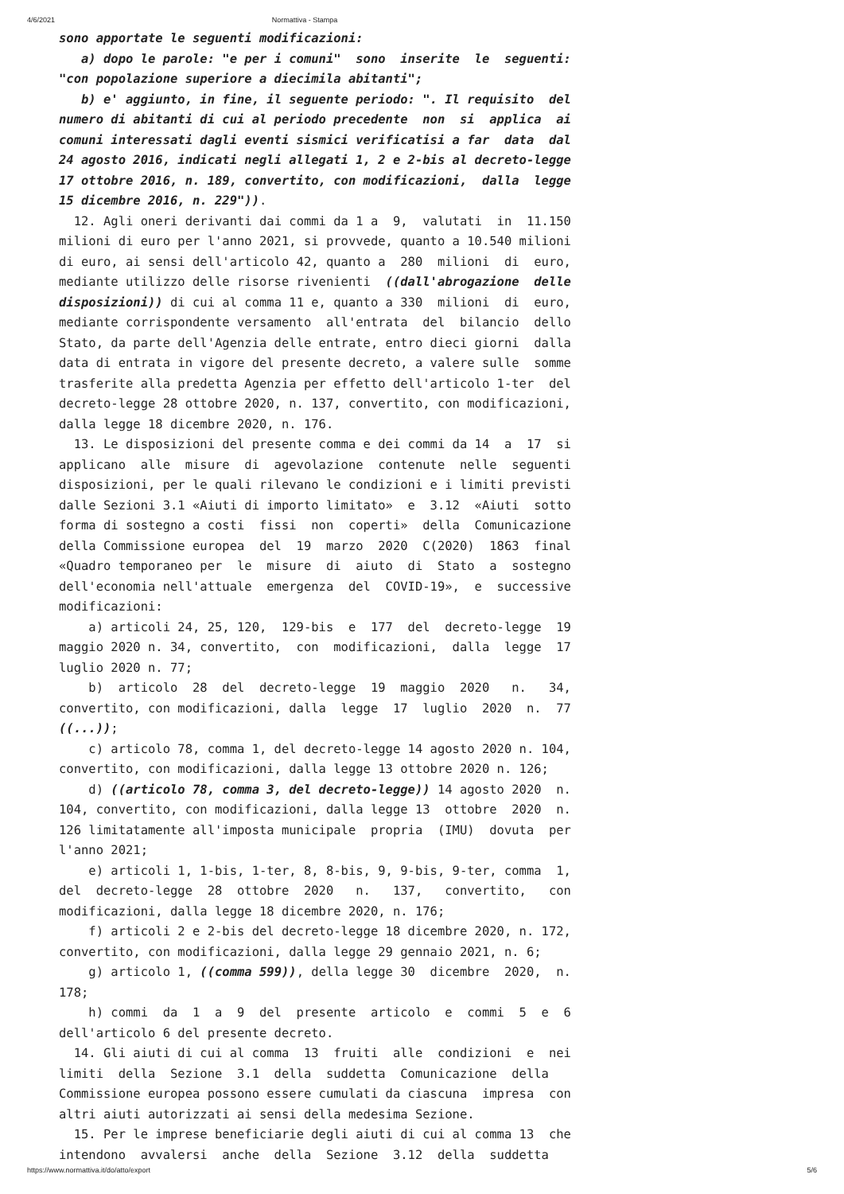4/6/2021 Normattiva - Stampa
sono apportate le seguenti modificazioni: a) dopo le parole: "e per i comuni" sono inserite le seguenti: "con popolazione superiore a diecimila abitanti"; b) e' aggiunto, in fine, il seguente periodo: ". Il requisito del numero di abitanti di cui al periodo precedente non si applica ai comuni interessati dagli eventi sismici verificatisi a far data dal 24 agosto 2016, indicati negli allegati 1, 2 e 2-bis al decreto-legge 17 ottobre 2016, n. 189, convertito, con modificazioni, dalla legge 15 dicembre 2016, n. 229")). 12. Agli oneri derivanti dai commi da 1 a 9, valutati in 11.150 milioni di euro per l'anno 2021, si provvede, quanto a 10.540 milioni di euro, ai sensi dell'articolo 42, quanto a 280 milioni di euro, mediante utilizzo delle risorse rivenienti ((dall'abrogazione delle disposizioni)) di cui al comma 11 e, quanto a 330 milioni di euro, mediante corrispondente versamento all'entrata del bilancio dello Stato, da parte dell'Agenzia delle entrate, entro dieci giorni dalla data di entrata in vigore del presente decreto, a valere sulle somme trasferite alla predetta Agenzia per effetto dell'articolo 1-ter del decreto-legge 28 ottobre 2020, n. 137, convertito, con modificazioni, dalla legge 18 dicembre 2020, n. 176. 13. Le disposizioni del presente comma e dei commi da 14 a 17 si applicano alle misure di agevolazione contenute nelle seguenti disposizioni, per le quali rilevano le condizioni e i limiti previsti dalle Sezioni 3.1 «Aiuti di importo limitato» e 3.12 «Aiuti sotto forma di sostegno a costi fissi non coperti» della Comunicazione della Commissione europea del 19 marzo 2020 C(2020) 1863 final «Quadro temporaneo per le misure di aiuto di Stato a sostegno dell'economia nell'attuale emergenza del COVID-19», e successive modificazioni: a) articoli 24, 25, 120, 129-bis e 177 del decreto-legge 19 maggio 2020 n. 34, convertito, con modificazioni, dalla legge 17 luglio 2020 n. 77; b) articolo 28 del decreto-legge 19 maggio 2020 n. 34, convertito, con modificazioni, dalla legge 17 luglio 2020 n. 77 ((...)); c) articolo 78, comma 1, del decreto-legge 14 agosto 2020 n. 104, convertito, con modificazioni, dalla legge 13 ottobre 2020 n. 126; d) ((articolo 78, comma 3, del decreto-legge)) 14 agosto 2020 n. 104, convertito, con modificazioni, dalla legge 13 ottobre 2020 n. 126 limitatamente all'imposta municipale propria (IMU) dovuta per l'anno 2021; e) articoli 1, 1-bis, 1-ter, 8, 8-bis, 9, 9-bis, 9-ter, comma 1, del decreto-legge 28 ottobre 2020 n. 137, convertito, con modificazioni, dalla legge 18 dicembre 2020, n. 176; f) articoli 2 e 2-bis del decreto-legge 18 dicembre 2020, n. 172, convertito, con modificazioni, dalla legge 29 gennaio 2021, n. 6; g) articolo 1, ((comma 599)), della legge 30 dicembre 2020, n. 178; h) commi da 1 a 9 del presente articolo e commi 5 e 6 dell'articolo 6 del presente decreto. 14. Gli aiuti di cui al comma 13 fruiti alle condizioni e nei limiti della Sezione 3.1 della suddetta Comunicazione della Commissione europea possono essere cumulati da ciascuna impresa con altri aiuti autorizzati ai sensi della medesima Sezione. 15. Per le imprese beneficiarie degli aiuti di cui al comma 13 che intendono avvalersi anche della Sezione 3.12 della suddetta
https://www.normattiva.it/do/atto/export 5/6